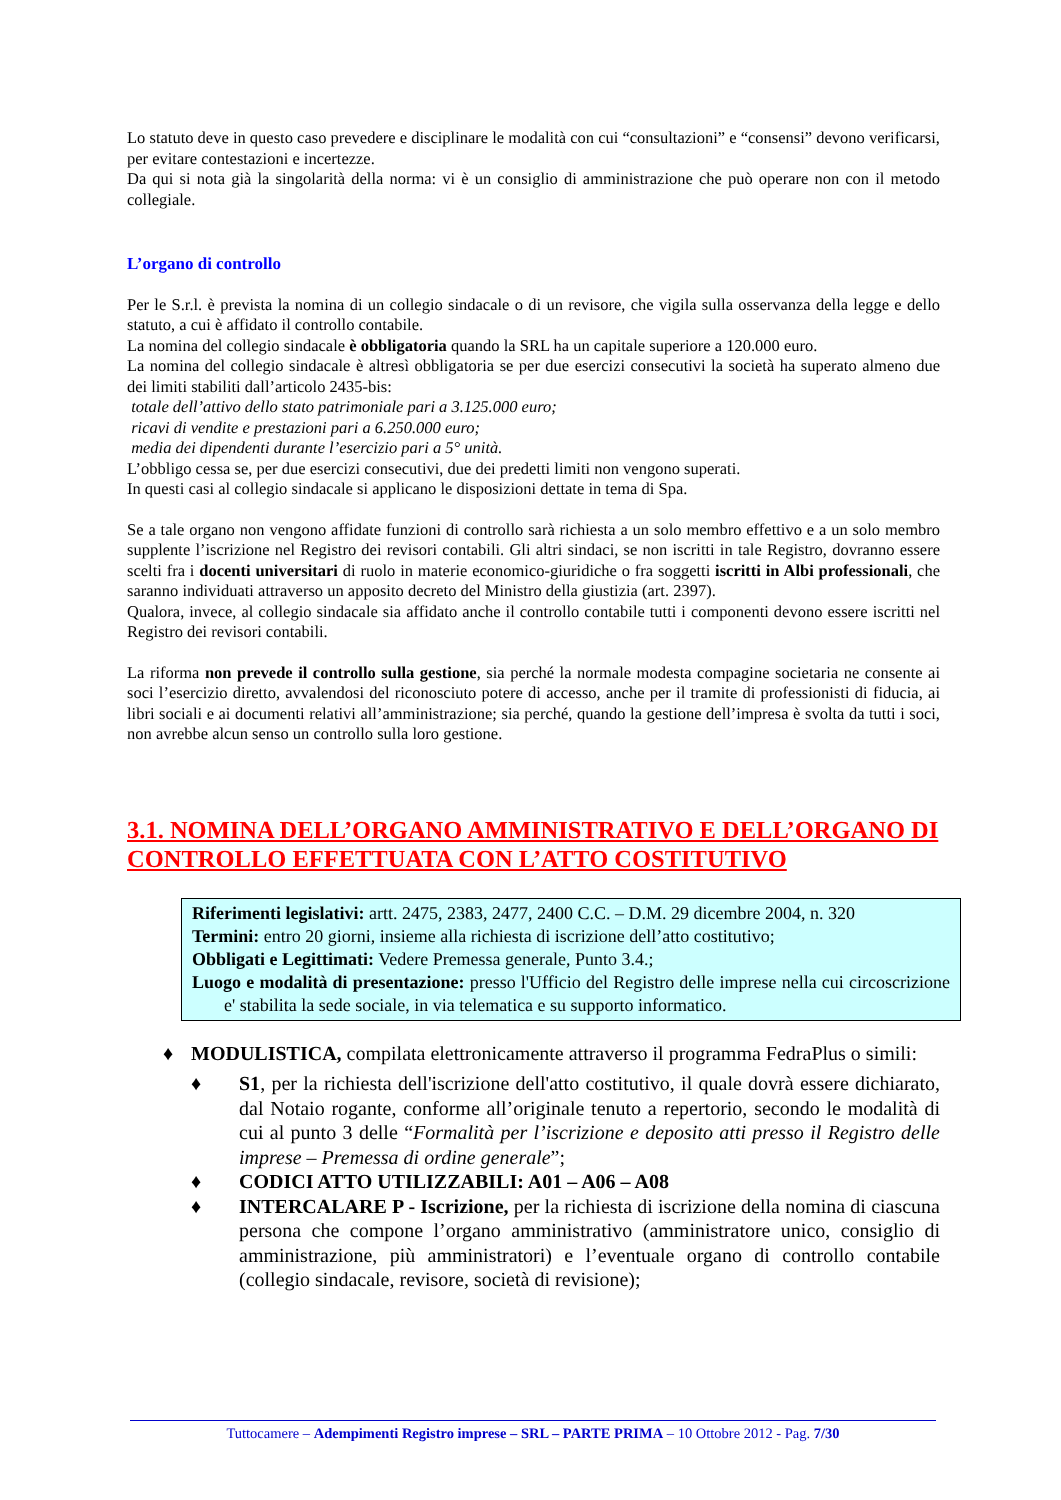Lo statuto deve in questo caso prevedere e disciplinare le modalità con cui “consultazioni” e “consensi” devono verificarsi, per evitare contestazioni e incertezze.
Da qui si nota già la singolarità della norma: vi è un consiglio di amministrazione che può operare non con il metodo collegiale.
L’organo di controllo
Per le S.r.l. è prevista la nomina di un collegio sindacale o di un revisore, che vigila sulla osservanza della legge e dello statuto, a cui è affidato il controllo contabile.
La nomina del collegio sindacale è obbligatoria quando la SRL ha un capitale superiore a 120.000 euro.
La nomina del collegio sindacale è altresì obbligatoria se per due esercizi consecutivi la società ha superato almeno due dei limiti stabiliti dall’articolo 2435-bis:
totale dell’attivo dello stato patrimoniale pari a 3.125.000 euro;
ricavi di vendite e prestazioni pari a 6.250.000 euro;
media dei dipendenti durante l’esercizio pari a 5° unità.
L’obbligo cessa se, per due esercizi consecutivi, due dei predetti limiti non vengono superati.
In questi casi al collegio sindacale si applicano le disposizioni dettate in tema di Spa.
Se a tale organo non vengono affidate funzioni di controllo sarà richiesta a un solo membro effettivo e a un solo membro supplente l’iscrizione nel Registro dei revisori contabili. Gli altri sindaci, se non iscritti in tale Registro, dovranno essere scelti fra i docenti universitari di ruolo in materie economico-giuridiche o fra soggetti iscritti in Albi professionali, che saranno individuati attraverso un apposito decreto del Ministro della giustizia (art. 2397).
Qualora, invece, al collegio sindacale sia affidato anche il controllo contabile tutti i componenti devono essere iscritti nel Registro dei revisori contabili.
La riforma non prevede il controllo sulla gestione, sia perché la normale modesta compagine societaria ne consente ai soci l’esercizio diretto, avvalendosi del riconosciuto potere di accesso, anche per il tramite di professionisti di fiducia, ai libri sociali e ai documenti relativi all’amministrazione; sia perché, quando la gestione dell’impresa è svolta da tutti i soci, non avrebbe alcun senso un controllo sulla loro gestione.
3.1. NOMINA DELL’ORGANO AMMINISTRATIVO E DELL’ORGANO DI CONTROLLO EFFETTUATA CON L’ATTO COSTITUTIVO
Riferimenti legislativi: artt. 2475, 2383, 2477, 2400 C.C. – D.M. 29 dicembre 2004, n. 320
Termini: entro 20 giorni, insieme alla richiesta di iscrizione dell’atto costitutivo;
Obbligati e Legittimati: Vedere Premessa generale, Punto 3.4.;
Luogo e modalità di presentazione: presso l'Ufficio del Registro delle imprese nella cui circoscrizione e' stabilita la sede sociale, in via telematica e su supporto informatico.
♦ MODULISTICA, compilata elettronicamente attraverso il programma FedraPlus o simili:
♦ S1, per la richiesta dell'iscrizione dell'atto costitutivo, il quale dovrà essere dichiarato, dal Notaio rogante, conforme all’originale tenuto a repertorio, secondo le modalità di cui al punto 3 delle “Formalità per l’iscrizione e deposito atti presso il Registro delle imprese – Premessa di ordine generale”;
♦ CODICI ATTO UTILIZZABILI: A01 – A06 – A08
♦ INTERCALARE P - Iscrizione, per la richiesta di iscrizione della nomina di ciascuna persona che compone l’organo amministrativo (amministratore unico, consiglio di amministrazione, più amministratori) e l’eventuale organo di controllo contabile (collegio sindacale, revisore, società di revisione);
Tuttocamere – Adempimenti Registro imprese – SRL – PARTE PRIMA – 10 Ottobre 2012 - Pag. 7/30